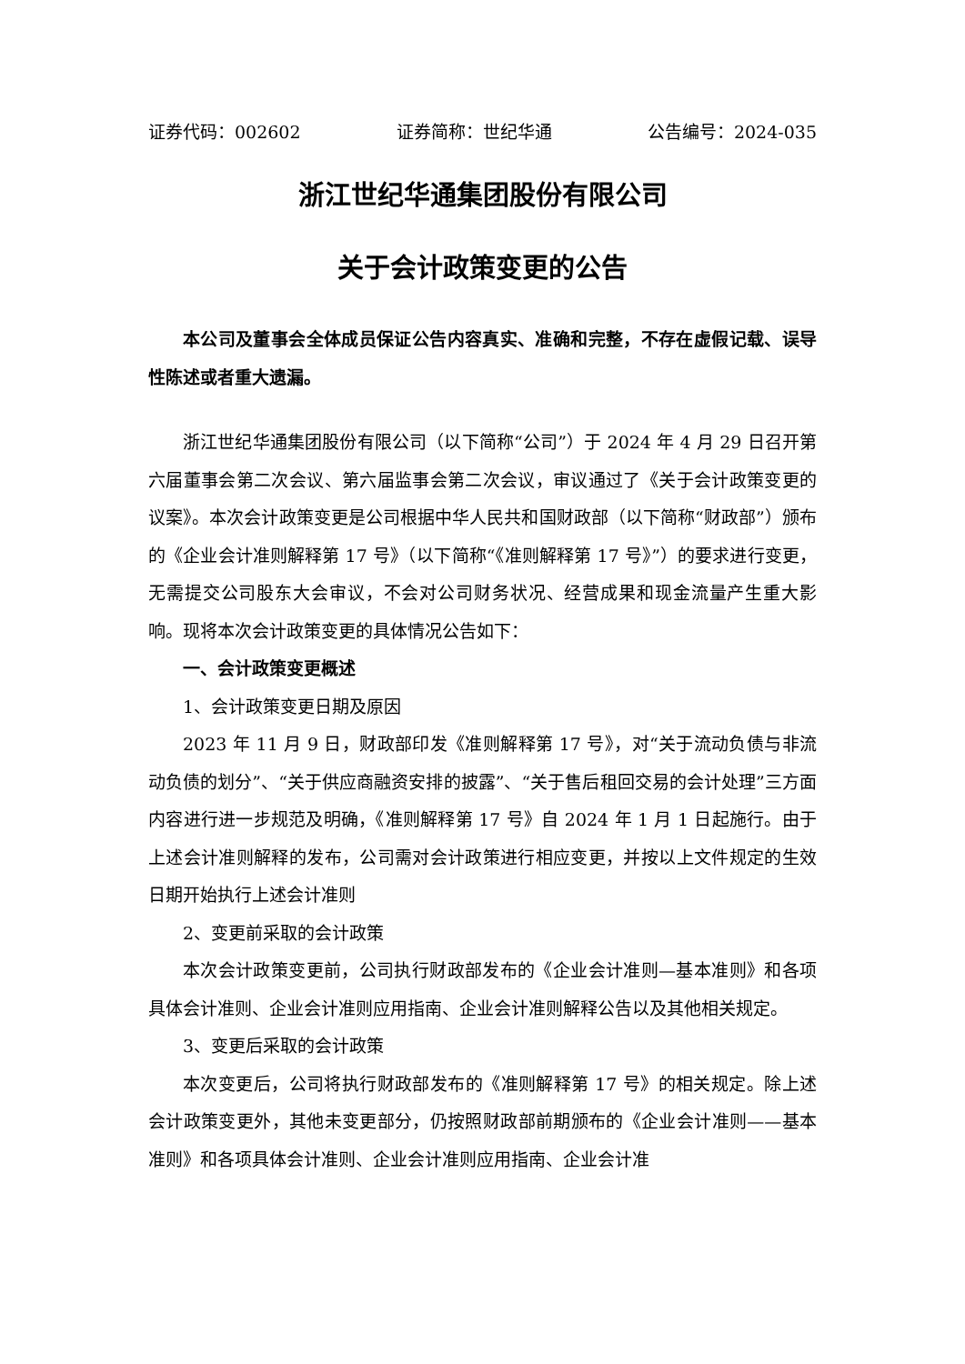证券代码：002602 证券简称：世纪华通 公告编号：2024-035
浙江世纪华通集团股份有限公司
关于会计政策变更的公告
本公司及董事会全体成员保证公告内容真实、准确和完整，不存在虚假记载、误导性陈述或者重大遗漏。
浙江世纪华通集团股份有限公司（以下简称“公司”）于 2024 年 4 月 29 日召开第六届董事会第二次会议、第六届监事会第二次会议，审议通过了《关于会计政策变更的议案》。本次会计政策变更是公司根据中华人民共和国财政部（以下简称“财政部”）颁布的《企业会计准则解释第 17 号》（以下简称“《准则解释第 17 号》”）的要求进行变更，无需提交公司股东大会审议，不会对公司财务状况、经营成果和现金流量产生重大影响。现将本次会计政策变更的具体情况公告如下：
一、会计政策变更概述
1、会计政策变更日期及原因
2023 年 11 月 9 日，财政部印发《准则解释第 17 号》，对“关于流动负债与非流动负债的划分”、“关于供应商融资安排的披露”、“关于售后租回交易的会计处理”三方面内容进行进一步规范及明确，《准则解释第 17 号》自 2024 年 1 月 1 日起施行。由于上述会计准则解释的发布，公司需对会计政策进行相应变更，并按以上文件规定的生效日期开始执行上述会计准则
2、变更前采取的会计政策
本次会计政策变更前，公司执行财政部发布的《企业会计准则—基本准则》和各项具体会计准则、企业会计准则应用指南、企业会计准则解释公告以及其他相关规定。
3、变更后采取的会计政策
本次变更后，公司将执行财政部发布的《准则解释第 17 号》的相关规定。除上述会计政策变更外，其他未变更部分，仍按照财政部前期颁布的《企业会计准则——基本准则》和各项具体会计准则、企业会计准则应用指南、企业会计准